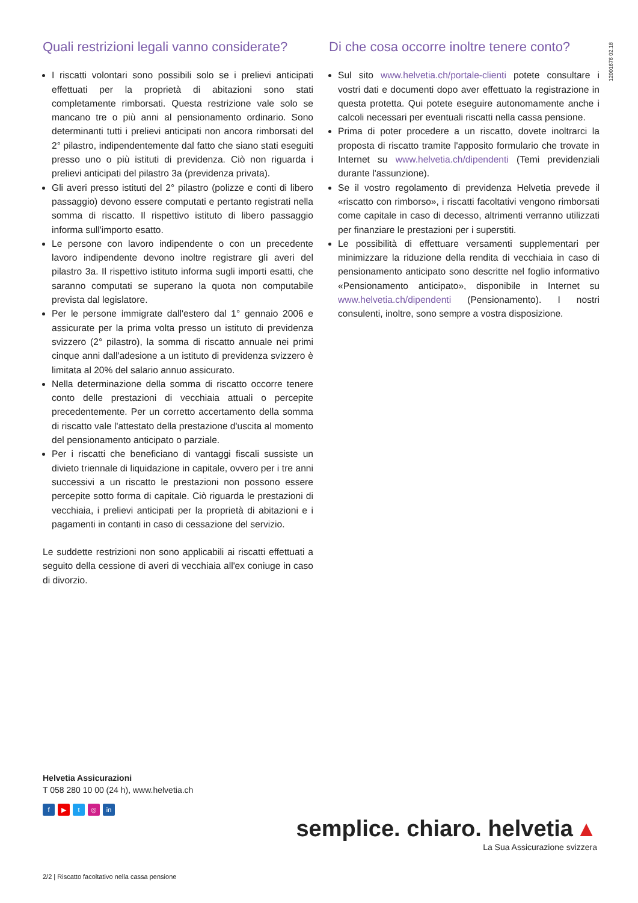12001676 02.18
Quali restrizioni legali vanno considerate?
I riscatti volontari sono possibili solo se i prelievi anticipati effettuati per la proprietà di abitazioni sono stati completamente rimborsati. Questa restrizione vale solo se mancano tre o più anni al pensionamento ordinario. Sono determinanti tutti i prelievi anticipati non ancora rimborsati del 2° pilastro, indipendentemente dal fatto che siano stati eseguiti presso uno o più istituti di previdenza. Ciò non riguarda i prelievi anticipati del pilastro 3a (previdenza privata).
Gli averi presso istituti del 2° pilastro (polizze e conti di libero passaggio) devono essere computati e pertanto registrati nella somma di riscatto. Il rispettivo istituto di libero passaggio informa sull'importo esatto.
Le persone con lavoro indipendente o con un precedente lavoro indipendente devono inoltre registrare gli averi del pilastro 3a. Il rispettivo istituto informa sugli importi esatti, che saranno computati se superano la quota non computabile prevista dal legislatore.
Per le persone immigrate dall'estero dal 1° gennaio 2006 e assicurate per la prima volta presso un istituto di previdenza svizzero (2° pilastro), la somma di riscatto annuale nei primi cinque anni dall'adesione a un istituto di previdenza svizzero è limitata al 20% del salario annuo assicurato.
Nella determinazione della somma di riscatto occorre tenere conto delle prestazioni di vecchiaia attuali o percepite precedentemente. Per un corretto accertamento della somma di riscatto vale l'attestato della prestazione d'uscita al momento del pensionamento anticipato o parziale.
Per i riscatti che beneficiano di vantaggi fiscali sussiste un divieto triennale di liquidazione in capitale, ovvero per i tre anni successivi a un riscatto le prestazioni non possono essere percepite sotto forma di capitale. Ciò riguarda le prestazioni di vecchiaia, i prelievi anticipati per la proprietà di abitazioni e i pagamenti in contanti in caso di cessazione del servizio.
Le suddette restrizioni non sono applicabili ai riscatti effettuati a seguito della cessione di averi di vecchiaia all'ex coniuge in caso di divorzio.
Di che cosa occorre inoltre tenere conto?
Sul sito www.helvetia.ch/portale-clienti potete consultare i vostri dati e documenti dopo aver effettuato la registrazione in questa protetta. Qui potete eseguire autonomamente anche i calcoli necessari per eventuali riscatti nella cassa pensione.
Prima di poter procedere a un riscatto, dovete inoltrarci la proposta di riscatto tramite l'apposito formulario che trovate in Internet su www.helvetia.ch/dipendenti (Temi previdenziali durante l'assunzione).
Se il vostro regolamento di previdenza Helvetia prevede il «riscatto con rimborso», i riscatti facoltativi vengono rimborsati come capitale in caso di decesso, altrimenti verranno utilizzati per finanziare le prestazioni per i superstiti.
Le possibilità di effettuare versamenti supplementari per minimizzare la riduzione della rendita di vecchiaia in caso di pensionamento anticipato sono descritte nel foglio informativo «Pensionamento anticipato», disponibile in Internet su www.helvetia.ch/dipendenti (Pensionamento). I nostri consulenti, inoltre, sono sempre a vostra disposizione.
Helvetia Assicurazioni
T 058 280 10 00 (24 h), www.helvetia.ch
f ▶ t ◎ in
semplice. chiaro. helvetia ▲
La Sua Assicurazione svizzera
2/2 | Riscatto facoltativo nella cassa pensione